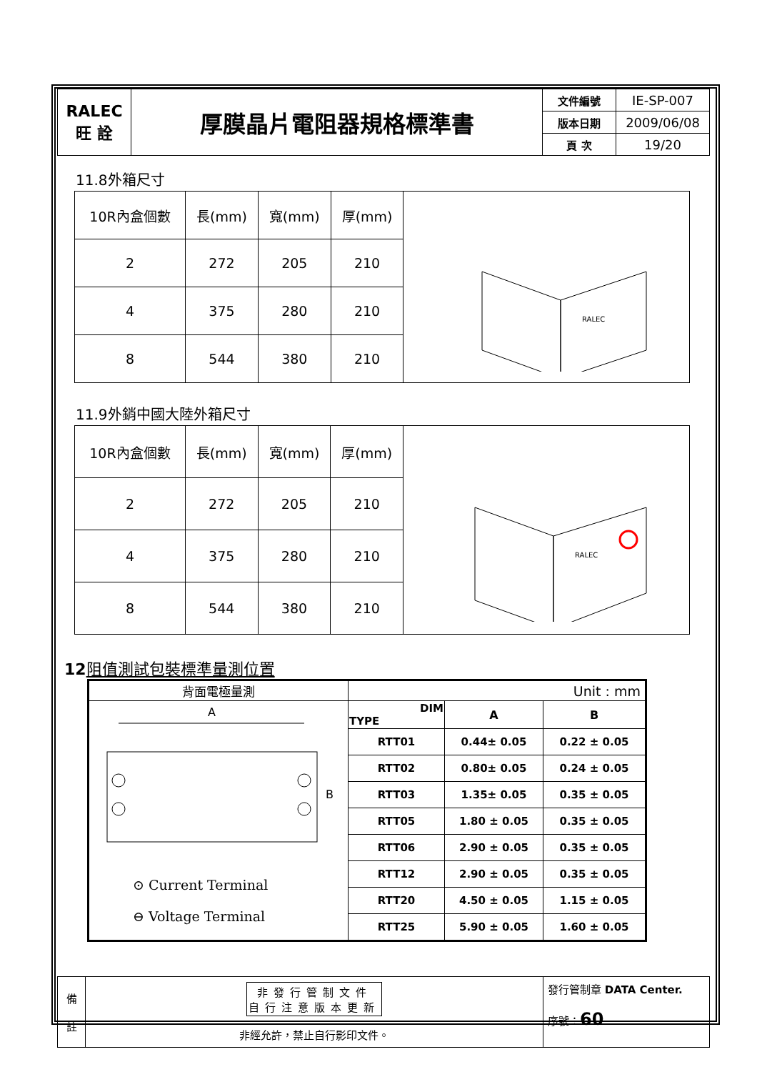| RALEC 旺 詮 | 厚膜晶片電阻器規格標準書 | 文件編號 | IE-SP-007 |
| | | 版本日期 | 2009/06/08 |
| | | 頁 次 | 19/20 |
11.8外箱尺寸
| 10R內盒個數 | 長(mm) | 寬(mm) | 厚(mm) | RALEC |
| 2 | 272 | 205 | 210 | |
| 4 | 375 | 280 | 210 | |
| 8 | 544 | 380 | 210 | |
11.9外銷中國大陸外箱尺寸
| 10R內盒個數 | 長(mm) | 寬(mm) | 厚(mm) | RALEC |
| 2 | 272 | 205 | 210 | |
| 4 | 375 | 280 | 210 | |
| 8 | 544 | 380 | 210 | |
12 阻值測試包裝標準量測位置
| 背面電極量測 | Unit : mm | | |
| A B ⊙ Current Terminal ⊖ Voltage Terminal | DIM TYPE | A | B |
| | RTT01 | 0.44± 0.05 | 0.22 ± 0.05 |
| | RTT02 | 0.80± 0.05 | 0.24 ± 0.05 |
| | RTT03 | 1.35± 0.05 | 0.35 ± 0.05 |
| | RTT05 | 1.80 ± 0.05 | 0.35 ± 0.05 |
| | RTT06 | 2.90 ± 0.05 | 0.35 ± 0.05 |
| | RTT12 | 2.90 ± 0.05 | 0.35 ± 0.05 |
| | RTT20 | 4.50 ± 0.05 | 1.15 ± 0.05 |
| | RTT25 | 5.90 ± 0.05 | 1.60 ± 0.05 |
| 備 註 | 非發行管制文件 自行注意版本更新 | 發行管制章 DATA Center. 序號： 60 |
| | 非經允許，禁止自行影印文件。 | |